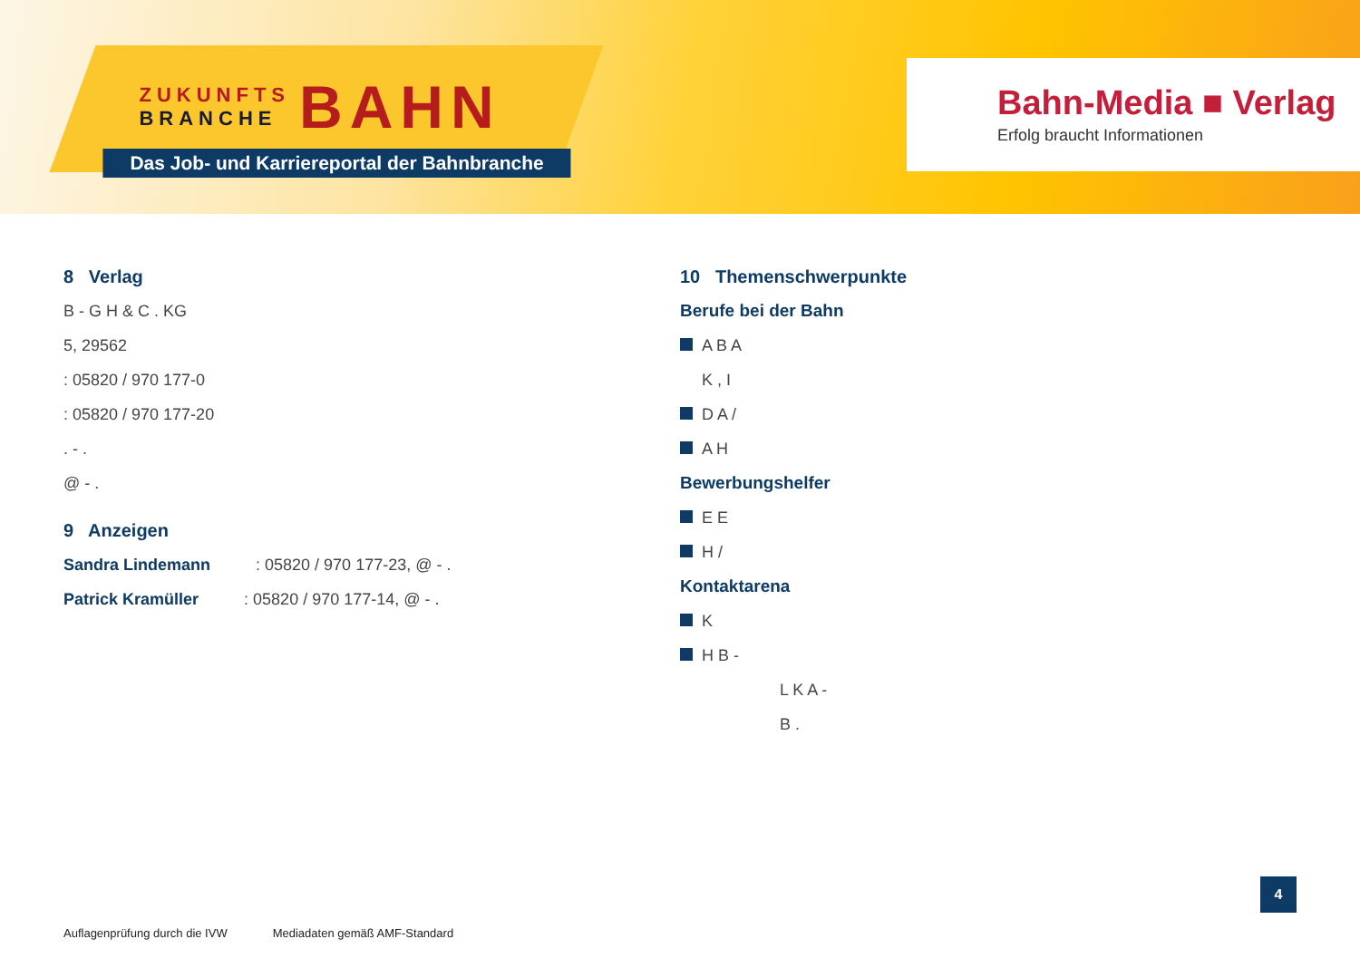ZUKUNFTS
BRANCHE
BAHN
Das Job- und Karriereportal der Bahnbranche
Bahn-Media ■ Verlag
Erfolg braucht Informationen
8 Verlag
B - G H & C . KG
5, 29562
: 05820 / 970 177-0
: 05820 / 970 177-20
. - .
@ - .
9 Anzeigen
Sandra Lindemann : 05820 / 970 177-23, @ - .
Patrick Kramüller : 05820 / 970 177-14, @ - .
10 Themenschwerpunkte
Berufe bei der Bahn
A B A
K , I
D A /
A H
Bewerbungshelfer
E E
H /
Kontaktarena
K
H B -
L K A -
B .
Auflagenprüfung durch die IVW Mediadaten gemäß AMF-Standard
4